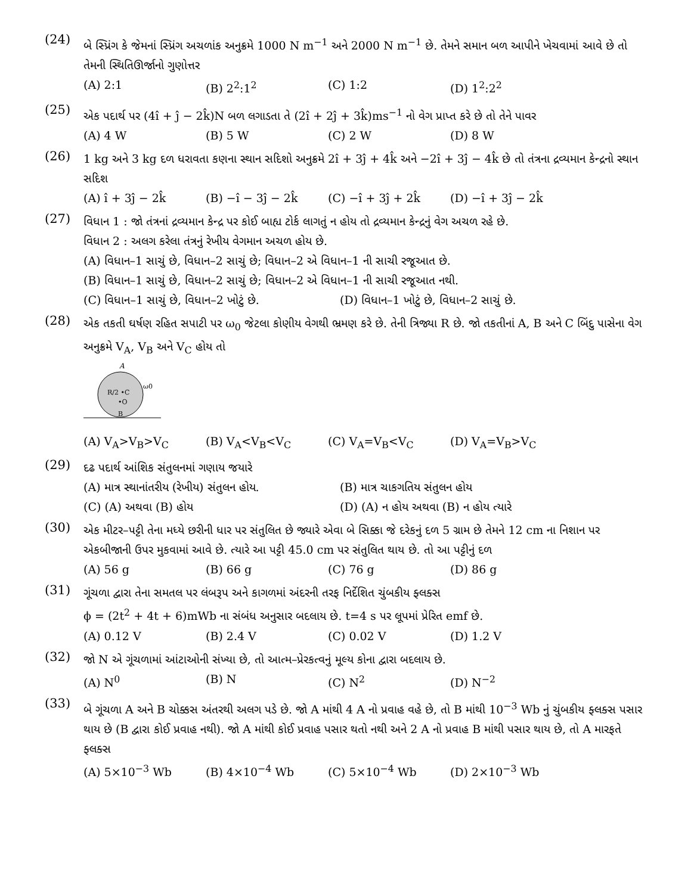(24)
બે સ્પ્રિંગ કે જેમનાં સ્પ્રિંગ અચળાંક અનુક્રમે 1000 N m<sup>−1</sup> અને 2000 N m<sup>−1</sup> છે. તેમને સમાન બળ આપીને ખેચવામાં આવે છે તો તેમની સ્થિતિઊર્જાનો ગુણોત્તર
(A) 2:1 (B) 2<sup>2</sup>:1<sup>2</sup> (C) 1:2 (D) 1<sup>2</sup>:2<sup>2</sup>
(25)
એક પદાર્થ પર (4î + ĵ − 2k̂)N બળ લગાડતા તે (2î + 2ĵ + 3k̂)ms<sup>−1</sup> નો વેગ પ્રાપ્ત કરે છે તો તેને પાવર
(A) 4 W (B) 5 W (C) 2 W (D) 8 W
(26)
1 kg અને 3 kg દળ ધરાવતા કણના સ્થાન સદિશો અનુક્રમે 2î + 3ĵ + 4k̂ અને −2î + 3ĵ − 4k̂ છે તો તંત્રના દ્રવ્યમાન કેન્દ્રનો સ્થાન સદિશ
(A) î + 3ĵ − 2k̂ (B) −î − 3ĵ − 2k̂ (C) −î + 3ĵ + 2k̂ (D) −î + 3ĵ − 2k̂
(27)
વિધાન 1 : જો તંત્રનાં દ્રવ્યમાન કેન્દ્ર પર કોઈ બાહ્ય ટોર્ક લાગતું ન હોય તો દ્રવ્યમાન કેન્દ્રનું વેગ અચળ રહે છે.
વિધાન 2 : અલગ કરેલા તંત્રનું રેખીય વેગમાન અચળ હોય છે.
(A) વિધાન–1 સાચું છે, વિધાન–2 સાચું છે; વિધાન–2 એ વિધાન–1 ની સાચી રજૂઆત છે.
(B) વિધાન–1 સાચું છે, વિધાન–2 સાચું છે; વિધાન–2 એ વિધાન–1 ની સાચી રજૂઆત નથી.
(C) વિધાન–1 સાચું છે, વિધાન–2 ખોટું છે. (D) વિધાન–1 ખોટું છે, વિધાન–2 સાચું છે.
(28)
એક તકતી ઘર્ષણ રહિત સપાટી પર ω<sub>0</sub> જેટલા કોણીય વેગથી ભ્રમણ કરે છે. તેની ત્રિજ્યા R છે. જો તકતીનાં A, B અને C બિંદુ પાસેના વેગ અનુક્રમે V<sub>A</sub>, V<sub>B</sub> અને V<sub>C</sub> હોય તો
A
R/2 •C
•O
ω0
B
(A) V<sub>A</sub>>V<sub>B</sub>>V<sub>C</sub> (B) V<sub>A</sub><V<sub>B</sub><V<sub>C</sub> (C) V<sub>A</sub>=V<sub>B</sub><V<sub>C</sub> (D) V<sub>A</sub>=V<sub>B</sub>>V<sub>C</sub>
(29)
દઢ પદાર્થ આંશિક સંતુલનમાં ગણાય જયારે
(A) માત્ર સ્થાનાંતરીય (રેખીય) સંતુલન હોય. (B) માત્ર ચાકગતિય સંતુલન હોય
(C) (A) અથવા (B) હોય (D) (A) ન હોય અથવા (B) ન હોય ત્યારે
(30)
એક મીટર–પટ્ટી તેના મધ્યે છરીની ધાર પર સંતુલિત છે જ્યારે એવા બે સિક્કા જે દરેકનું દળ 5 ગ્રામ છે તેમને 12 cm ના નિશાન પર એકબીજાની ઉપર મુકવામાં આવે છે. ત્યારે આ પટ્ટી 45.0 cm પર સંતુલિત થાય છે. તો આ પટ્ટીનું દળ
(A) 56 g (B) 66 g (C) 76 g (D) 86 g
(31)
ગૂંચળા દ્વારા તેના સમતલ પર લંબરૂપ અને કાગળમાં અંદરની તરફ નિર્દેશિત ચુંબકીય ફ્લક્સ
ϕ = (2t<sup>2</sup> + 4t + 6)mWb ના સંબંધ અનુસાર બદલાય છે. t=4 s પર લૂપમાં પ્રેરિત emf છે.
(A) 0.12 V (B) 2.4 V (C) 0.02 V (D) 1.2 V
(32)
જો N એ ગૂંચળામાં આંટાઓની સંખ્યા છે, તો આત્મ–પ્રેરકત્વનું મૂલ્ય કોના દ્વારા બદલાય છે.
(A) N<sup>0</sup> (B) N (C) N<sup>2</sup> (D) N<sup>−2</sup>
(33)
બે ગૂંચળા A અને B ચોક્કસ અંતરથી અલગ પડે છે. જો A માંથી 4 A નો પ્રવાહ વહે છે, તો B માંથી 10<sup>−3</sup> Wb નું ચુંબકીય ફ્લક્સ પસાર થાય છે (B દ્વારા કોઈ પ્રવાહ નથી). જો A માંથી કોઈ પ્રવાહ પસાર થતો નથી અને 2 A નો પ્રવાહ B માંથી પસાર થાય છે, તો A મારફતે ફ્લક્સ
(A) 5×10<sup>−3</sup> Wb (B) 4×10<sup>−4</sup> Wb (C) 5×10<sup>−4</sup> Wb (D) 2×10<sup>−3</sup> Wb